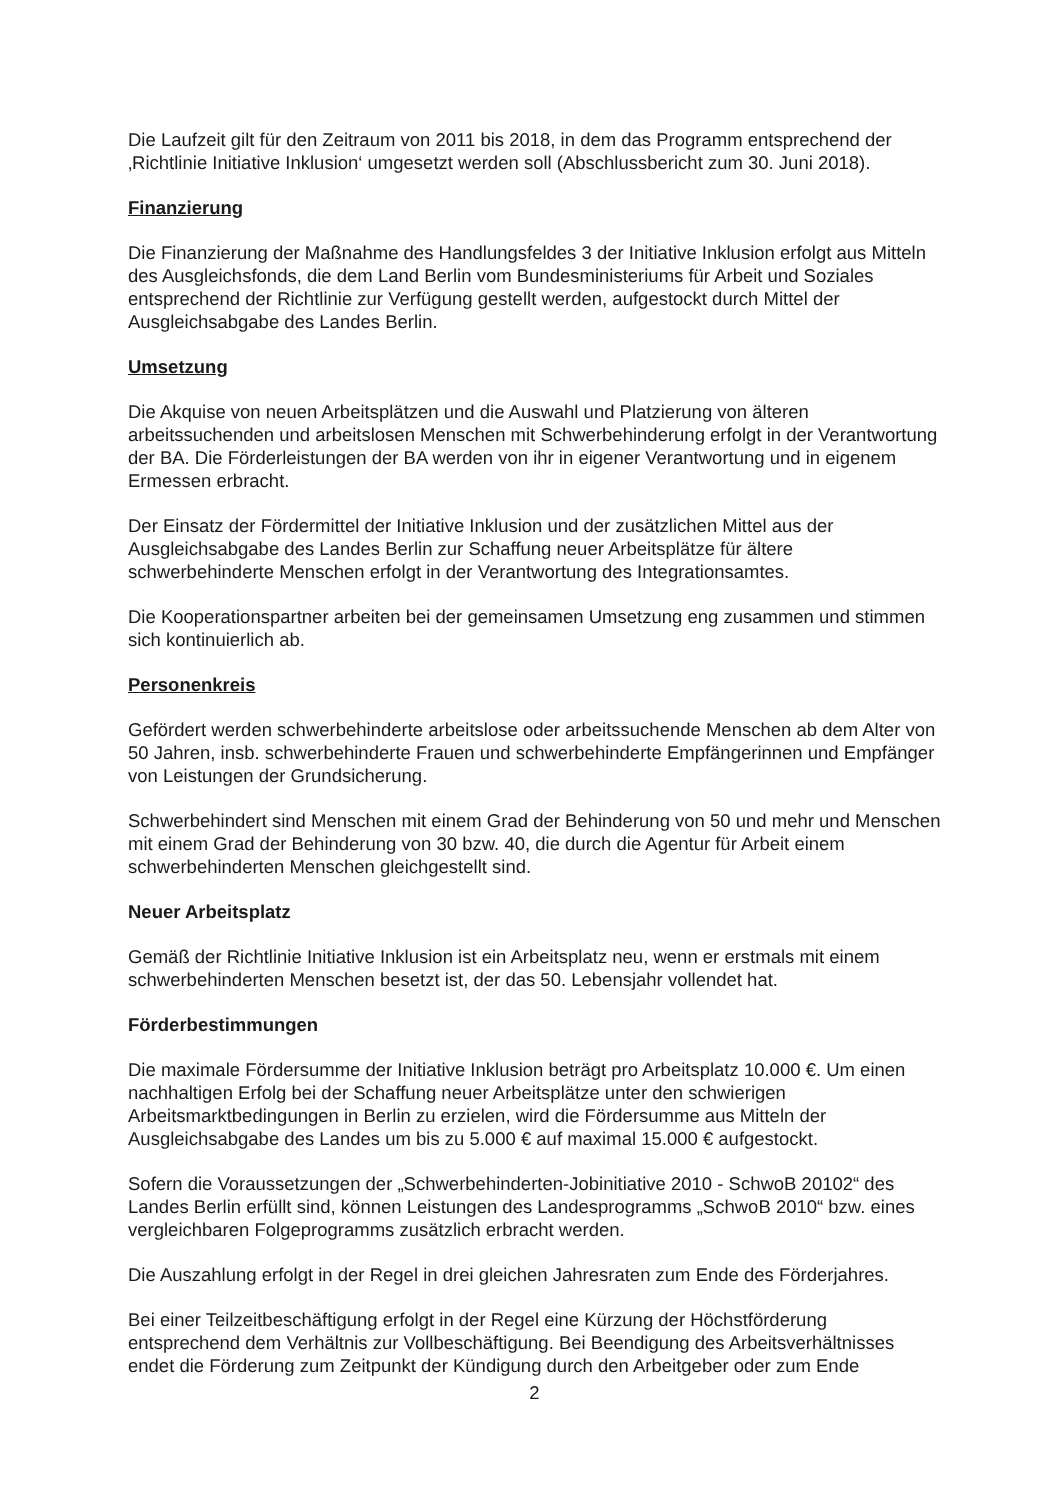Die Laufzeit gilt für den Zeitraum von 2011 bis 2018, in dem das Programm entsprechend der ‚Richtlinie Initiative Inklusion‘ umgesetzt werden soll (Abschlussbericht zum 30. Juni 2018).
Finanzierung
Die Finanzierung der Maßnahme des Handlungsfeldes 3 der Initiative Inklusion erfolgt aus Mitteln des Ausgleichsfonds, die dem Land Berlin vom Bundesministeriums für Arbeit und Soziales entsprechend der Richtlinie zur Verfügung gestellt werden, aufgestockt durch Mittel der Ausgleichsabgabe des Landes Berlin.
Umsetzung
Die Akquise von neuen Arbeitsplätzen und die Auswahl und Platzierung von älteren arbeitssuchenden und arbeitslosen Menschen mit Schwerbehinderung erfolgt in der Verantwortung der BA. Die Förderleistungen der BA werden von ihr in eigener Verantwortung und in eigenem Ermessen erbracht.
Der Einsatz der Fördermittel der Initiative Inklusion und der zusätzlichen Mittel aus der Ausgleichsabgabe des Landes Berlin zur Schaffung neuer Arbeitsplätze für ältere schwerbehinderte Menschen erfolgt in der Verantwortung des Integrationsamtes.
Die Kooperationspartner arbeiten bei der gemeinsamen Umsetzung eng zusammen und stimmen sich kontinuierlich ab.
Personenkreis
Gefördert werden schwerbehinderte arbeitslose oder arbeitssuchende Menschen ab dem Alter von 50 Jahren, insb. schwerbehinderte Frauen und schwerbehinderte Empfängerinnen und Empfänger von Leistungen der Grundsicherung.
Schwerbehindert sind Menschen mit einem Grad der Behinderung von 50 und mehr und Menschen mit einem Grad der Behinderung von 30 bzw. 40, die durch die Agentur für Arbeit einem schwerbehinderten Menschen gleichgestellt sind.
Neuer Arbeitsplatz
Gemäß der Richtlinie Initiative Inklusion ist ein Arbeitsplatz neu, wenn er erstmals mit einem schwerbehinderten Menschen besetzt ist, der das 50. Lebensjahr vollendet hat.
Förderbestimmungen
Die maximale Fördersumme der Initiative Inklusion beträgt pro Arbeitsplatz 10.000 €. Um einen nachhaltigen Erfolg bei der Schaffung neuer Arbeitsplätze unter den schwierigen Arbeitsmarktbedingungen in Berlin zu erzielen, wird die Fördersumme aus Mitteln der Ausgleichsabgabe des Landes um bis zu 5.000 € auf maximal 15.000 € aufgestockt.
Sofern die Voraussetzungen der „Schwerbehinderten-Jobinitiative 2010 - SchwoB 20102“ des Landes Berlin erfüllt sind, können Leistungen des Landesprogramms „SchwoB 2010“ bzw. eines vergleichbaren Folgeprogramms zusätzlich erbracht werden.
Die Auszahlung erfolgt in der Regel in drei gleichen Jahresraten zum Ende des Förderjahres.
Bei einer Teilzeitbeschäftigung erfolgt in der Regel eine Kürzung der Höchstförderung entsprechend dem Verhältnis zur Vollbeschäftigung. Bei Beendigung des Arbeitsverhältnisses endet die Förderung zum Zeitpunkt der Kündigung durch den Arbeitgeber oder zum Ende
2